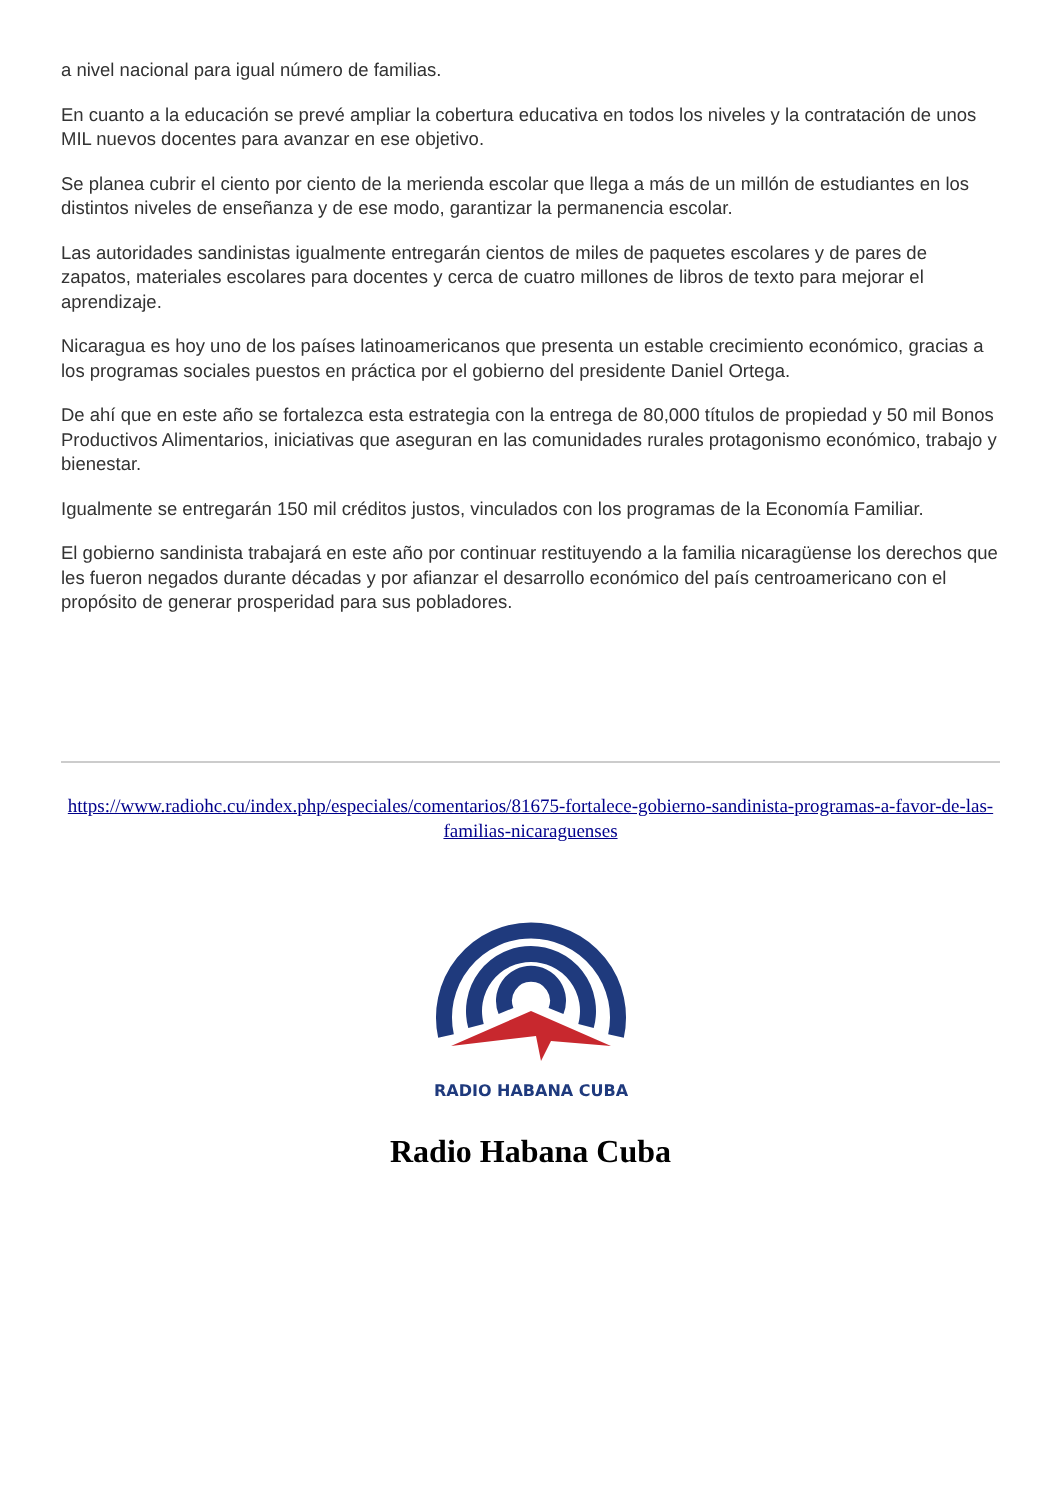a nivel nacional para igual número de familias.
En cuanto a la educación se prevé ampliar la cobertura educativa en todos los niveles y la contratación de unos MIL nuevos docentes para avanzar en ese objetivo.
Se planea cubrir el ciento por ciento de la merienda escolar que llega a más de un millón de estudiantes en los distintos niveles de enseñanza y de ese modo, garantizar la permanencia escolar.
Las autoridades sandinistas igualmente entregarán cientos de miles de paquetes escolares y de pares de zapatos, materiales escolares para docentes y cerca de cuatro millones de libros de texto para mejorar el aprendizaje.
Nicaragua es hoy uno de los países latinoamericanos que presenta un estable crecimiento económico, gracias a los programas sociales puestos en práctica por el gobierno del presidente Daniel Ortega.
De ahí que en este año se fortalezca esta estrategia con la entrega de 80,000 títulos de propiedad y 50 mil Bonos Productivos Alimentarios, iniciativas que aseguran en las comunidades rurales protagonismo económico, trabajo y bienestar.
Igualmente se entregarán 150 mil créditos justos, vinculados con los programas de la Economía Familiar.
El gobierno sandinista trabajará en este año por continuar restituyendo a la familia nicaragüense los derechos que les fueron negados durante décadas y por afianzar el desarrollo económico del país centroamericano con el propósito de generar prosperidad para sus pobladores.
https://www.radiohc.cu/index.php/especiales/comentarios/81675-fortalece-gobierno-sandinista-programas-a-favor-de-las-familias-nicaraguenses
RADIO HABANA CUBA
Radio Habana Cuba